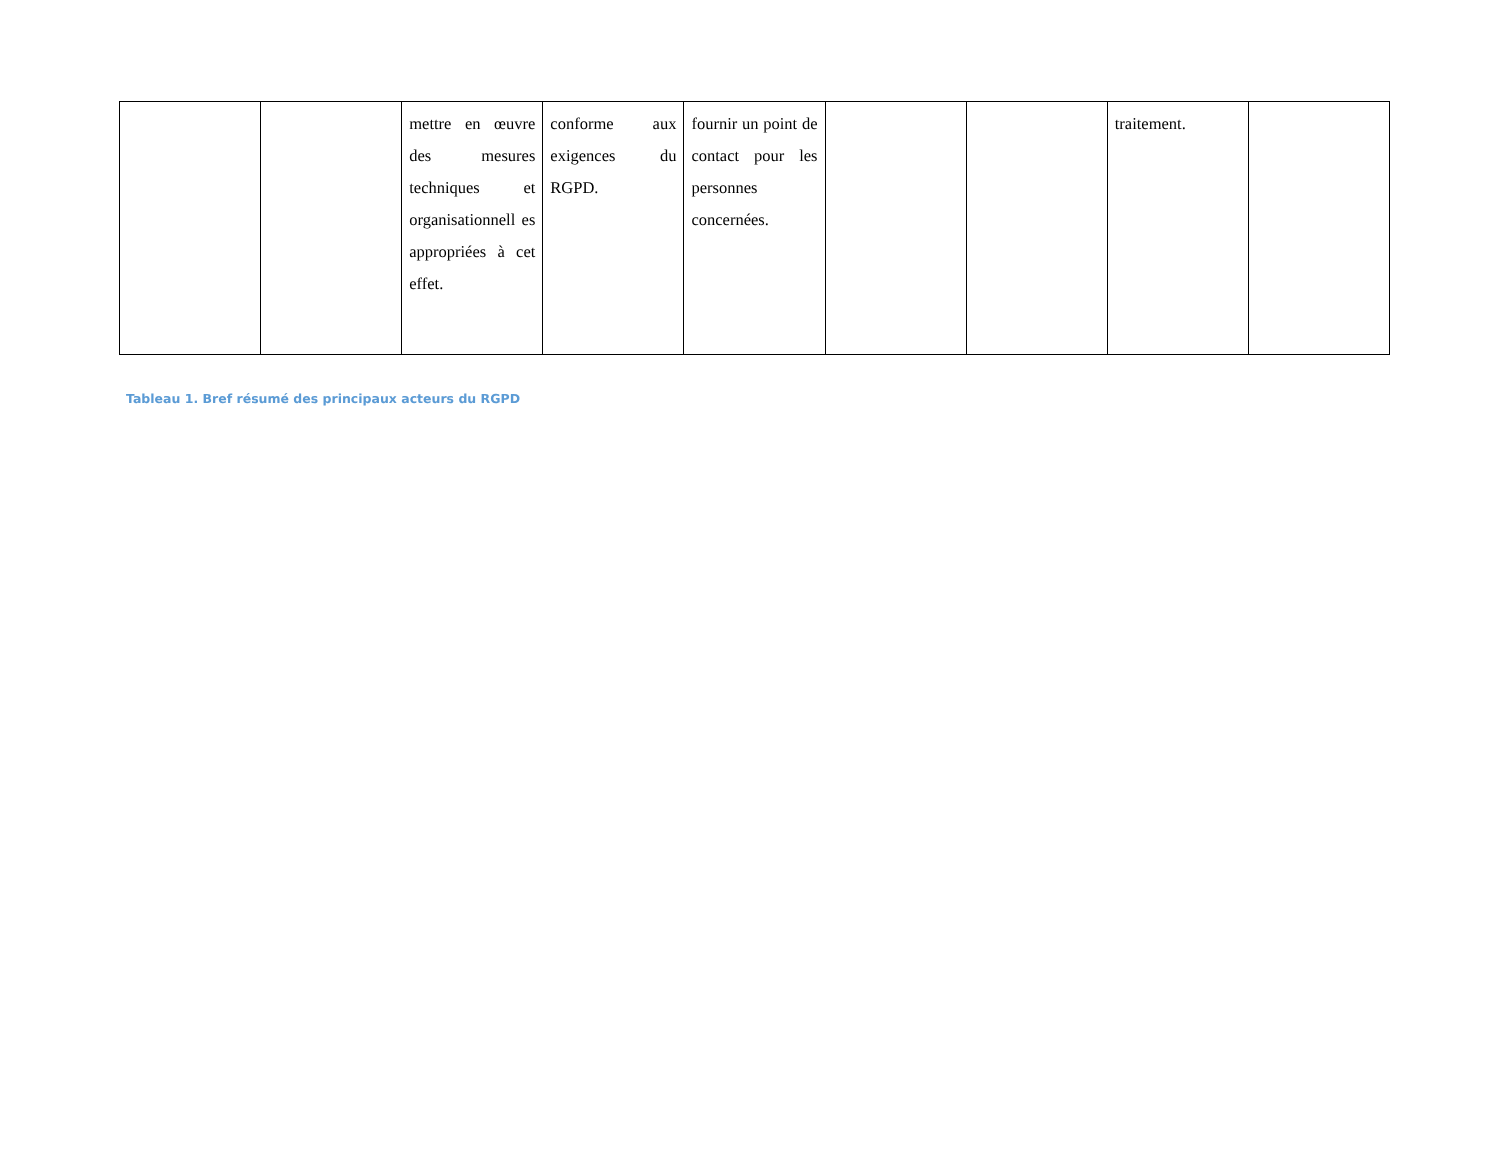| | | mettre en œuvre des mesures techniques et organisationnell es appropriées à cet effet. | conforme aux exigences du RGPD. | fournir un point de contact pour les personnes concernées. | | | traitement. | |
Tableau 1. Bref résumé des principaux acteurs du RGPD